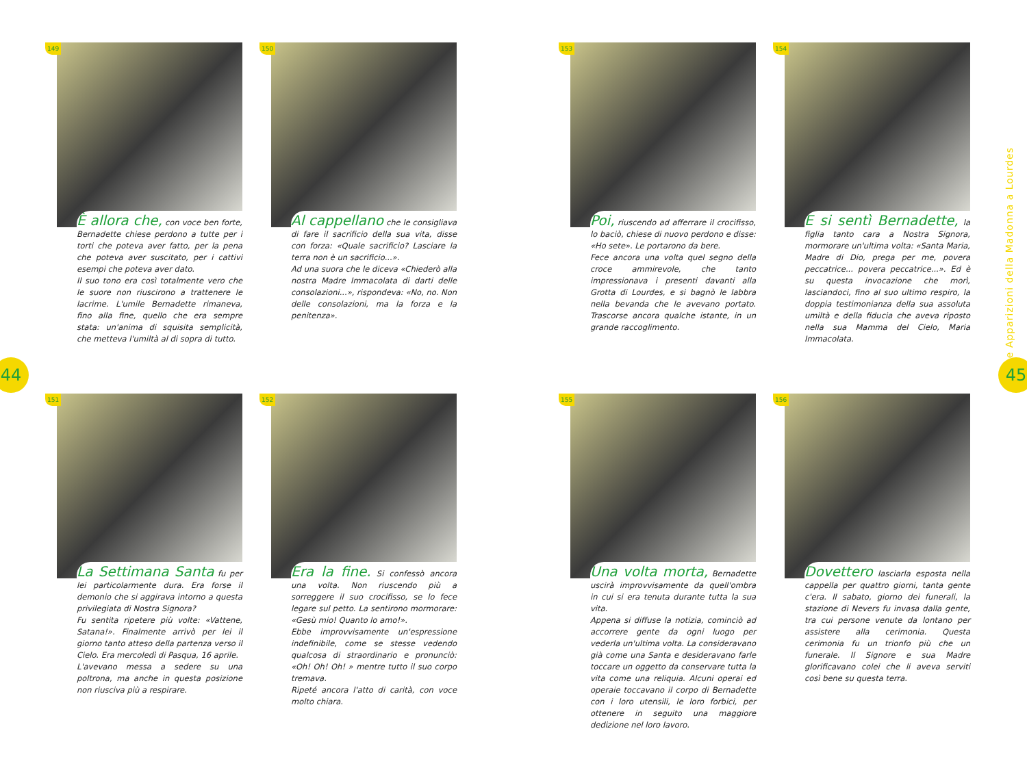149
È allora che, con voce ben forte, Bernadette chiese perdono a tutte per i torti che poteva aver fatto, per la pena che poteva aver suscitato, per i cattivi esempi che poteva aver dato.
Il suo tono era così totalmente vero che le suore non riuscirono a trattenere le lacrime. L'umile Bernadette rimaneva, fino alla fine, quello che era sempre stata: un'anima di squisita semplicità, che metteva l'umiltà al di sopra di tutto.
150
Al cappellano che le consigliava di fare il sacrificio della sua vita, disse con forza: «Quale sacrificio? Lasciare la terra non è un sacrificio...».
Ad una suora che le diceva «Chiederò alla nostra Madre Immacolata di darti delle consolazioni...», rispondeva: «No, no. Non delle consolazioni, ma la forza e la penitenza».
153
Poi, riuscendo ad afferrare il crocifisso, lo baciò, chiese di nuovo perdono e disse: «Ho sete». Le portarono da bere.
Fece ancora una volta quel segno della croce ammirevole, che tanto impressionava i presenti davanti alla Grotta di Lourdes, e si bagnò le labbra nella bevanda che le avevano portato. Trascorse ancora qualche istante, in un grande raccoglimento.
154
E si sentì Bernadette, la figlia tanto cara a Nostra Signora, mormorare un'ultima volta: «Santa Maria, Madre di Dio, prega per me, povera peccatrice... povera peccatrice...». Ed è su questa invocazione che morì, lasciandoci, fino al suo ultimo respiro, la doppia testimonianza della sua assoluta umiltà e della fiducia che aveva riposto nella sua Mamma del Cielo, Maria Immacolata.
151
La Settimana Santa fu per lei particolarmente dura. Era forse il demonio che si aggirava intorno a questa privilegiata di Nostra Signora?
Fu sentita ripetere più volte: «Vattene, Satana!». Finalmente arrivò per lei il giorno tanto atteso della partenza verso il Cielo. Era mercoledì di Pasqua, 16 aprile.
L'avevano messa a sedere su una poltrona, ma anche in questa posizione non riusciva più a respirare.
152
Era la fine. Si confessò ancora una volta. Non riuscendo più a sorreggere il suo crocifisso, se lo fece legare sul petto. La sentirono mormorare: «Gesù mio! Quanto lo amo!».
Ebbe improvvisamente un'espressione indefinibile, come se stesse vedendo qualcosa di straordinario e pronunciò: «Oh! Oh! Oh! » mentre tutto il suo corpo tremava.
Ripeté ancora l'atto di carità, con voce molto chiara.
155
Una volta morta, Bernadette uscirà improvvisamente da quell'ombra in cui si era tenuta durante tutta la sua vita.
Appena si diffuse la notizia, cominciò ad accorrere gente da ogni luogo per vederla un'ultima volta. La consideravano già come una Santa e desideravano farle toccare un oggetto da conservare tutta la vita come una reliquia. Alcuni operai ed operaie toccavano il corpo di Bernadette con i loro utensili, le loro forbici, per ottenere in seguito una maggiore dedizione nel loro lavoro.
156
Dovettero lasciarla esposta nella cappella per quattro giorni, tanta gente c'era. Il sabato, giorno dei funerali, la stazione di Nevers fu invasa dalla gente, tra cui persone venute da lontano per assistere alla cerimonia. Questa cerimonia fu un trionfo più che un funerale. Il Signore e sua Madre glorificavano colei che li aveva serviti così bene su questa terra.
44 45
Le Apparizioni della Madonna a Lourdes